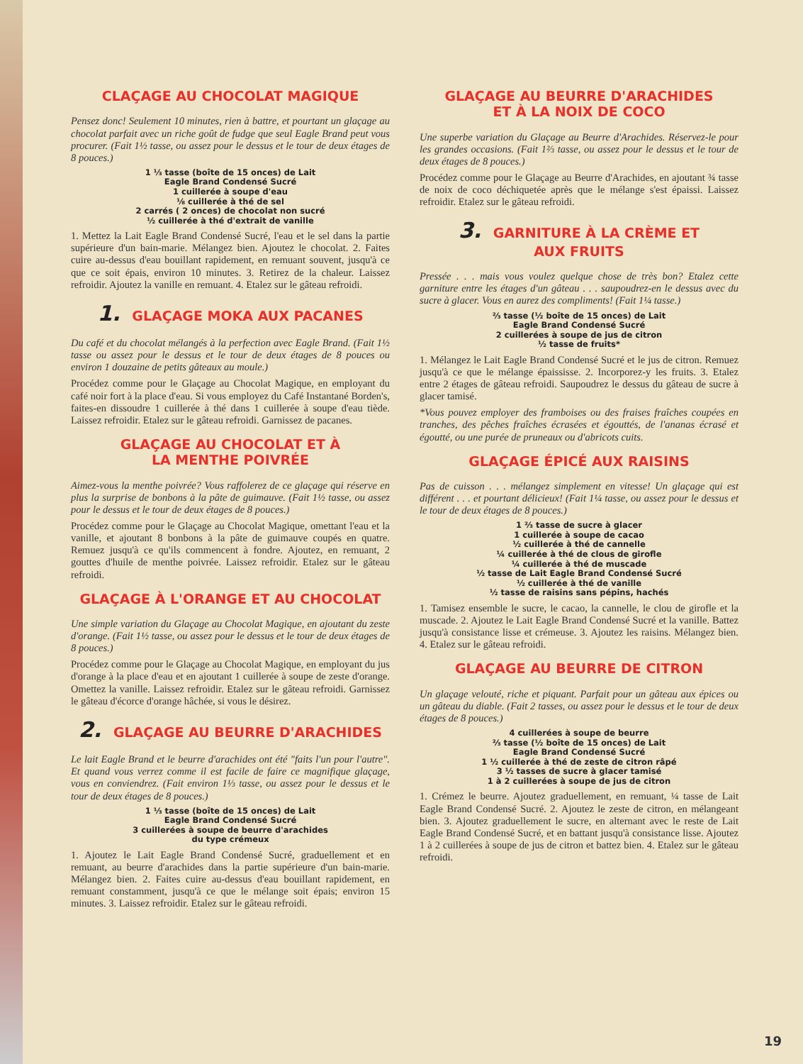CLAÇAGE AU CHOCOLAT MAGIQUE
Pensez donc! Seulement 10 minutes, rien à battre, et pourtant un glaçage au chocolat parfait avec un riche goût de fudge que seul Eagle Brand peut vous procurer. (Fait 1½ tasse, ou assez pour le dessus et le tour de deux étages de 8 pouces.)
1 ⅓ tasse (boîte de 15 onces) de Lait
Eagle Brand Condensé Sucré
1 cuillerée à soupe d'eau
⅛ cuillerée à thé de sel
2 carrés ( 2 onces) de chocolat non sucré
½ cuillerée à thé d'extrait de vanille
1. Mettez la Lait Eagle Brand Condensé Sucré, l'eau et le sel dans la partie supérieure d'un bain-marie. Mélangez bien. Ajoutez le chocolat. 2. Faites cuire au-dessus d'eau bouillant rapidement, en remuant souvent, jusqu'à ce que ce soit épais, environ 10 minutes. 3. Retirez de la chaleur. Laissez refroidir. Ajoutez la vanille en remuant. 4. Etalez sur le gâteau refroidi.
1. GLAÇAGE MOKA AUX PACANES
Du café et du chocolat mélangés à la perfection avec Eagle Brand. (Fait 1½ tasse ou assez pour le dessus et le tour de deux étages de 8 pouces ou environ 1 douzaine de petits gâteaux au moule.)
Procédez comme pour le Glaçage au Chocolat Magique, en employant du café noir fort à la place d'eau. Si vous employez du Café Instantané Borden's, faites-en dissoudre 1 cuillerée à thé dans 1 cuillerée à soupe d'eau tiède. Laissez refroidir. Etalez sur le gâteau refroidi. Garnissez de pacanes.
GLAÇAGE AU CHOCOLAT ET À
LA MENTHE POIVRÉE
Aimez-vous la menthe poivrée? Vous raffolerez de ce glaçage qui réserve en plus la surprise de bonbons à la pâte de guimauve. (Fait 1½ tasse, ou assez pour le dessus et le tour de deux étages de 8 pouces.)
Procédez comme pour le Glaçage au Chocolat Magique, omettant l'eau et la vanille, et ajoutant 8 bonbons à la pâte de guimauve coupés en quatre. Remuez jusqu'à ce qu'ils commencent à fondre. Ajoutez, en remuant, 2 gouttes d'huile de menthe poivrée. Laissez refroidir. Etalez sur le gâteau refroidi.
GLAÇAGE À L'ORANGE ET AU CHOCOLAT
Une simple variation du Glaçage au Chocolat Magique, en ajoutant du zeste d'orange. (Fait 1½ tasse, ou assez pour le dessus et le tour de deux étages de 8 pouces.)
Procédez comme pour le Glaçage au Chocolat Magique, en employant du jus d'orange à la place d'eau et en ajoutant 1 cuillerée à soupe de zeste d'orange. Omettez la vanille. Laissez refroidir. Etalez sur le gâteau refroidi. Garnissez le gâteau d'écorce d'orange hâchée, si vous le désirez.
2. GLAÇAGE AU BEURRE D'ARACHIDES
Le lait Eagle Brand et le beurre d'arachides ont été "faits l'un pour l'autre". Et quand vous verrez comme il est facile de faire ce magnifique glaçage, vous en conviendrez. (Fait environ 1⅓ tasse, ou assez pour le dessus et le tour de deux étages de 8 pouces.)
1 ⅓ tasse (boîte de 15 onces) de Lait
Eagle Brand Condensé Sucré
3 cuillerées à soupe de beurre d'arachides
du type crémeux
1. Ajoutez le Lait Eagle Brand Condensé Sucré, graduellement et en remuant, au beurre d'arachides dans la partie supérieure d'un bain-marie. Mélangez bien. 2. Faites cuire au-dessus d'eau bouillant rapidement, en remuant constamment, jusqu'à ce que le mélange soit épais; environ 15 minutes. 3. Laissez refroidir. Etalez sur le gâteau refroidi.
GLAÇAGE AU BEURRE D'ARACHIDES
ET À LA NOIX DE COCO
Une superbe variation du Glaçage au Beurre d'Arachides. Réservez-le pour les grandes occasions. (Fait 1⅔ tasse, ou assez pour le dessus et le tour de deux étages de 8 pouces.)
Procédez comme pour le Glaçage au Beurre d'Arachides, en ajoutant ¾ tasse de noix de coco déchiquetée après que le mélange s'est épaissi. Laissez refroidir. Etalez sur le gâteau refroidi.
3. GARNITURE À LA CRÈME ET
AUX FRUITS
Pressée . . . mais vous voulez quelque chose de très bon? Etalez cette garniture entre les étages d'un gâteau . . . saupoudrez-en le dessus avec du sucre à glacer. Vous en aurez des compliments! (Fait 1¼ tasse.)
⅔ tasse (½ boîte de 15 onces) de Lait
Eagle Brand Condensé Sucré
2 cuillerées à soupe de jus de citron
½ tasse de fruits*
1. Mélangez le Lait Eagle Brand Condensé Sucré et le jus de citron. Remuez jusqu'à ce que le mélange épaississe. 2. Incorporez-y les fruits. 3. Etalez entre 2 étages de gâteau refroidi. Saupoudrez le dessus du gâteau de sucre à glacer tamisé.
*Vous pouvez employer des framboises ou des fraises fraîches coupées en tranches, des pêches fraîches écrasées et égouttés, de l'ananas écrasé et égoutté, ou une purée de pruneaux ou d'abricots cuits.
GLAÇAGE ÉPICÉ AUX RAISINS
Pas de cuisson . . . mélangez simplement en vitesse! Un glaçage qui est différent . . . et pourtant délicieux! (Fait 1¼ tasse, ou assez pour le dessus et le tour de deux étages de 8 pouces.)
1 ⅔ tasse de sucre à glacer
1 cuillerée à soupe de cacao
½ cuillerée à thé de cannelle
¼ cuillerée à thé de clous de girofle
¼ cuillerée à thé de muscade
½ tasse de Lait Eagle Brand Condensé Sucré
½ cuillerée à thé de vanille
½ tasse de raisins sans pépins, hachés
1. Tamisez ensemble le sucre, le cacao, la cannelle, le clou de girofle et la muscade. 2. Ajoutez le Lait Eagle Brand Condensé Sucré et la vanille. Battez jusqu'à consistance lisse et crémeuse. 3. Ajoutez les raisins. Mélangez bien. 4. Etalez sur le gâteau refroidi.
GLAÇAGE AU BEURRE DE CITRON
Un glaçage velouté, riche et piquant. Parfait pour un gâteau aux épices ou un gâteau du diable. (Fait 2 tasses, ou assez pour le dessus et le tour de deux étages de 8 pouces.)
4 cuillerées à soupe de beurre
⅔ tasse (½ boîte de 15 onces) de Lait
Eagle Brand Condensé Sucré
1 ½ cuillerée à thé de zeste de citron râpé
3 ½ tasses de sucre à glacer tamisé
1 à 2 cuillerées à soupe de jus de citron
1. Crémez le beurre. Ajoutez graduellement, en remuant, ¼ tasse de Lait Eagle Brand Condensé Sucré. 2. Ajoutez le zeste de citron, en mélangeant bien. 3. Ajoutez graduellement le sucre, en alternant avec le reste de Lait Eagle Brand Condensé Sucré, et en battant jusqu'à consistance lisse. Ajoutez 1 à 2 cuillerées à soupe de jus de citron et battez bien. 4. Etalez sur le gâteau refroidi.
19